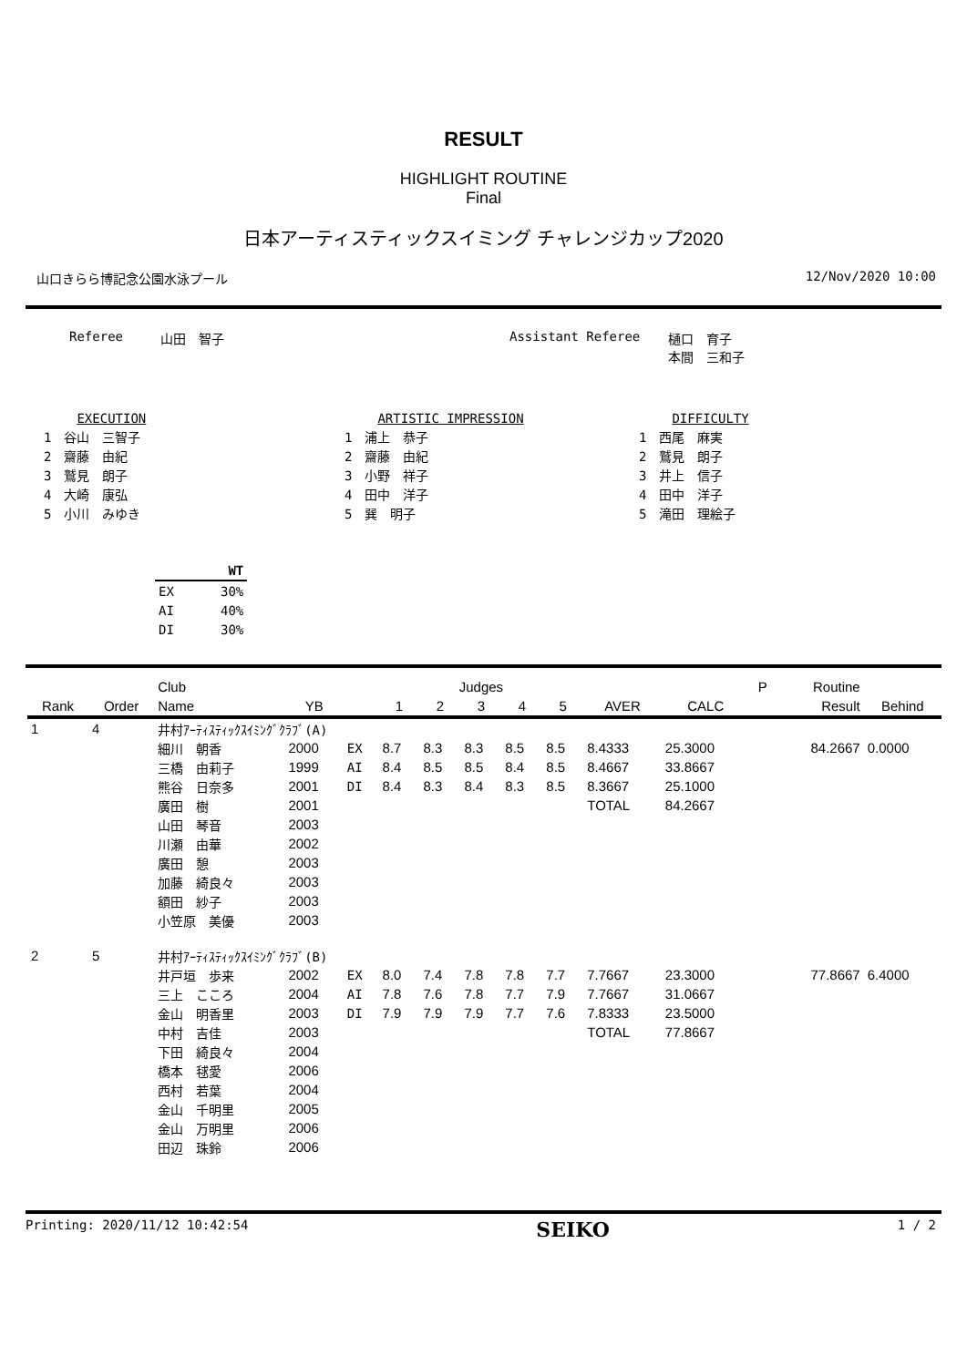RESULT
HIGHLIGHT ROUTINE
Final
日本アーティスティックスイミング チャレンジカップ2020
山口きらら博記念公園水泳プール 12/Nov/2020 10:00
Referee 山田　智子 Assistant Referee 樋口　育子
本間　三和子
　　 EXECUTION
1　谷山　三智子
2　齋藤　由紀
3　鷲見　朗子
4　大崎　康弘
5　小川　みゆき
　　 ARTISTIC IMPRESSION
1　浦上　恭子
2　齋藤　由紀
3　小野　祥子
4　田中　洋子
5　巽　明子
　　 DIFFICULTY
1　西尾　麻実
2　鷲見　朗子
3　井上　信子
4　田中　洋子
5　滝田　理絵子
| | WT |
| EX | 30% |
| AI | 40% |
| DI | 30% |
| | | Club | | | Judges | | | | | | | P | Routine | |
| --- | --- | --- | --- | --- | --- | --- | --- | --- | --- | --- | --- | --- | --- | --- |
| Rank | Order | Name | YB | | 1 | 2 | 3 | 4 | 5 | AVER | CALC | | Result | Behind |
| 1 | 4 | 井村ｱｰﾃｨｽﾃｨｯｸｽｲﾐﾝｸﾞｸﾗﾌﾞ(A) | | | | | | | | | | | | |
| | | 細川 朝香 | 2000 | EX | 8.7 | 8.3 | 8.3 | 8.5 | 8.5 | 8.4333 | 25.3000 | | 84.2667 | 0.0000 |
| | | 三橋 由莉子 | 1999 | AI | 8.4 | 8.5 | 8.5 | 8.4 | 8.5 | 8.4667 | 33.8667 | | | |
| | | 熊谷 日奈多 | 2001 | DI | 8.4 | 8.3 | 8.4 | 8.3 | 8.5 | 8.3667 | 25.1000 | | | |
| | | 廣田 樹 | 2001 | | | | | | | TOTAL | 84.2667 | | | |
| | | 山田 琴音 | 2003 | | | | | | | | | | | |
| | | 川瀬 由華 | 2002 | | | | | | | | | | | |
| | | 廣田 憩 | 2003 | | | | | | | | | | | |
| | | 加藤 綺良々 | 2003 | | | | | | | | | | | |
| | | 額田 紗子 | 2003 | | | | | | | | | | | |
| | | 小笠原 美優 | 2003 | | | | | | | | | | | |
| 2 | 5 | 井村ｱｰﾃｨｽﾃｨｯｸｽｲﾐﾝｸﾞｸﾗﾌﾞ(B) | | | | | | | | | | | | |
| | | 井戸垣 歩来 | 2002 | EX | 8.0 | 7.4 | 7.8 | 7.8 | 7.7 | 7.7667 | 23.3000 | | 77.8667 | 6.4000 |
| | | 三上 こころ | 2004 | AI | 7.8 | 7.6 | 7.8 | 7.7 | 7.9 | 7.7667 | 31.0667 | | | |
| | | 金山 明香里 | 2003 | DI | 7.9 | 7.9 | 7.9 | 7.7 | 7.6 | 7.8333 | 23.5000 | | | |
| | | 中村 吉佳 | 2003 | | | | | | | TOTAL | 77.8667 | | | |
| | | 下田 綺良々 | 2004 | | | | | | | | | | | |
| | | 橋本 毬愛 | 2006 | | | | | | | | | | | |
| | | 西村 若葉 | 2004 | | | | | | | | | | | |
| | | 金山 千明里 | 2005 | | | | | | | | | | | |
| | | 金山 万明里 | 2006 | | | | | | | | | | | |
| | | 田辺 珠鈴 | 2006 | | | | | | | | | | | |
Printing: 2020/11/12 10:42:54 SEIKO 1 / 2